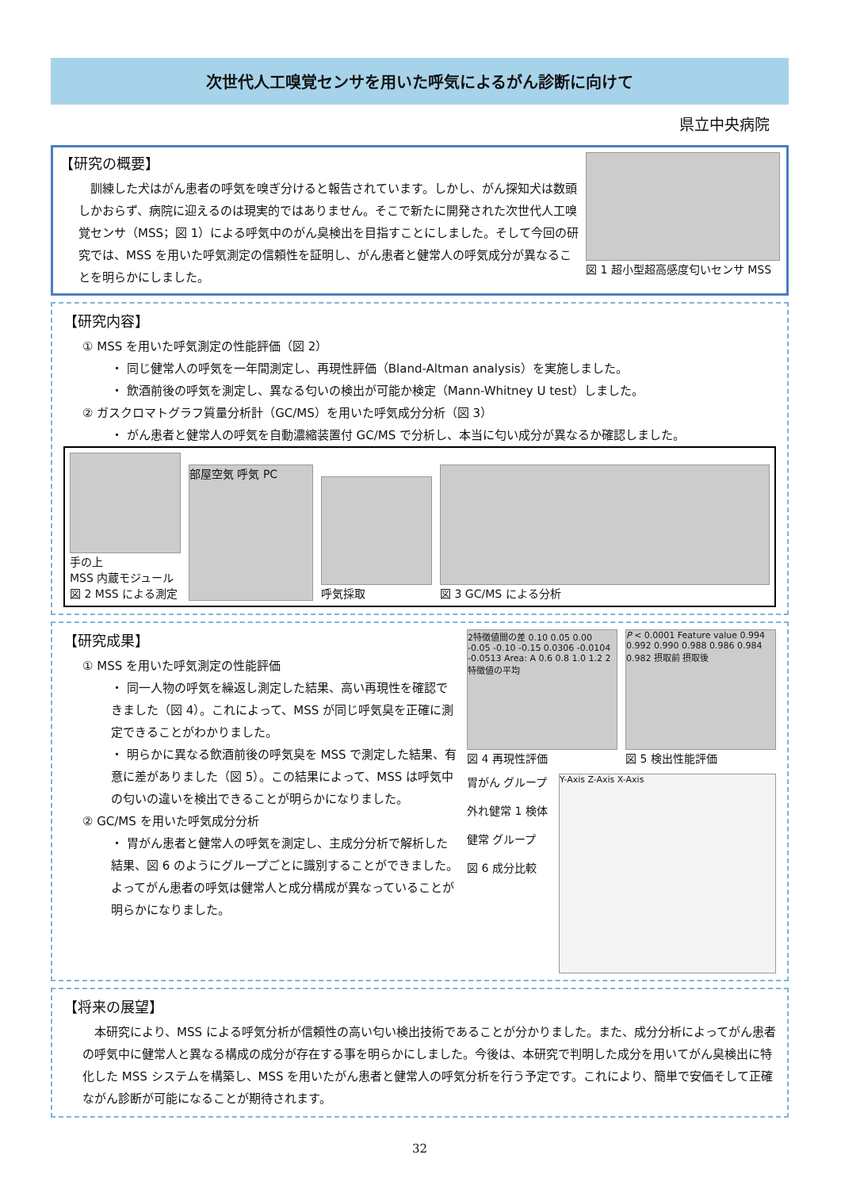次世代人工嗅覚センサを用いた呼気によるがん診断に向けて
県立中央病院
【研究の概要】
　訓練した犬はがん患者の呼気を嗅ぎ分けると報告されています。しかし、がん探知犬は数頭しかおらず、病院に迎えるのは現実的ではありません。そこで新たに開発された次世代人工嗅覚センサ（MSS；図 1）による呼気中のがん臭検出を目指すことにしました。そして今回の研究では、MSS を用いた呼気測定の信頼性を証明し、がん患者と健常人の呼気成分が異なることを明らかにしました。
図 1 超小型超高感度匂いセンサ MSS
【研究内容】
① MSS を用いた呼気測定の性能評価（図 2）
・ 同じ健常人の呼気を一年間測定し、再現性評価（Bland-Altman analysis）を実施しました。
・ 飲酒前後の呼気を測定し、異なる匂いの検出が可能か検定（Mann-Whitney U test）しました。
② ガスクロマトグラフ質量分析計（GC/MS）を用いた呼気成分分析（図 3）
・ がん患者と健常人の呼気を自動濃縮装置付 GC/MS で分析し、本当に匂い成分が異なるか確認しました。
手の上
MSS 内蔵モジュール
図 2 MSS による測定
部屋空気 呼気 PC
呼気採取
図 3 GC/MS による分析
【研究成果】
① MSS を用いた呼気測定の性能評価
・ 同一人物の呼気を繰返し測定した結果、高い再現性を確認できました（図 4）。これによって、MSS が同じ呼気臭を正確に測定できることがわかりました。
・ 明らかに異なる飲酒前後の呼気臭を MSS で測定した結果、有意に差がありました（図 5）。この結果によって、MSS は呼気中の匂いの違いを検出できることが明らかになりました。
② GC/MS を用いた呼気成分分析
・ 胃がん患者と健常人の呼気を測定し、主成分分析で解析した結果、図 6 のようにグループごとに識別することができました。よってがん患者の呼気は健常人と成分構成が異なっていることが明らかになりました。
2特徴値間の差 0.10 0.05 0.00 -0.05 -0.10 -0.15 0.0306 -0.0104 -0.0513 Area: A 0.6 0.8 1.0 1.2 2特徴値の平均
図 4 再現性評価
P < 0.0001 Feature value 0.994 0.992 0.990 0.988 0.986 0.984 0.982 摂取前 摂取後
図 5 検出性能評価
胃がん グループ
外れ健常 1 検体
健常 グループ
図 6 成分比較
Y-Axis Z-Axis X-Axis
【将来の展望】
　本研究により、MSS による呼気分析が信頼性の高い匂い検出技術であることが分かりました。また、成分分析によってがん患者の呼気中に健常人と異なる構成の成分が存在する事を明らかにしました。今後は、本研究で判明した成分を用いてがん臭検出に特化した MSS システムを構築し、MSS を用いたがん患者と健常人の呼気分析を行う予定です。これにより、簡単で安価そして正確ながん診断が可能になることが期待されます。
32